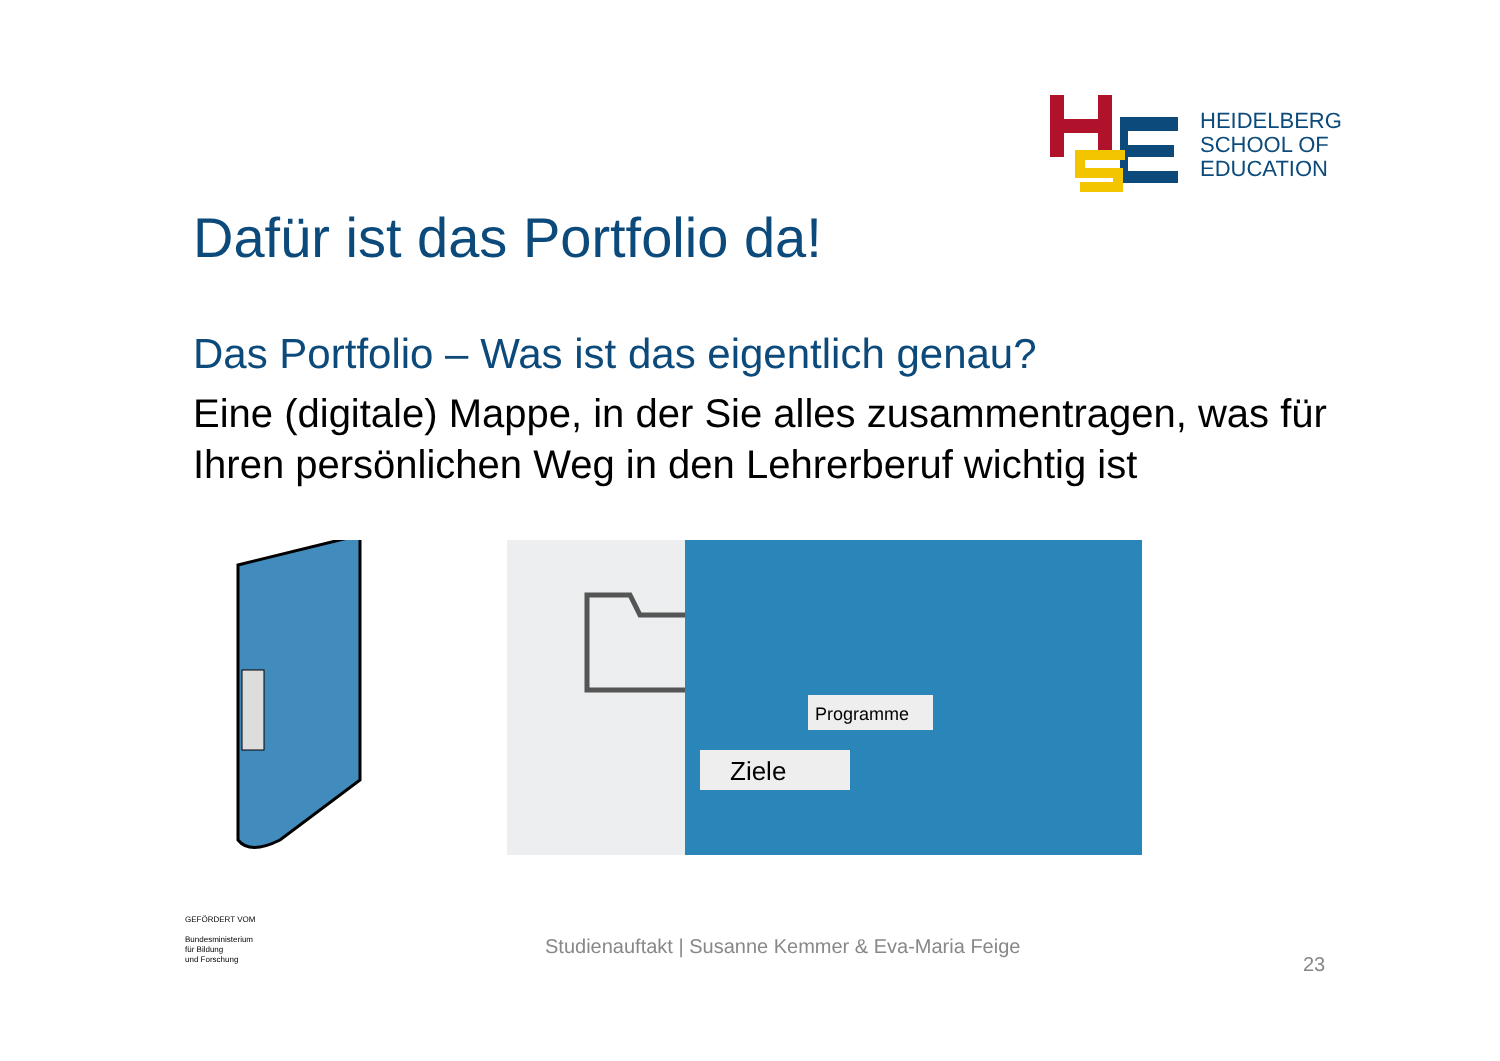HEIDELBERG
SCHOOL OF
EDUCATION
Dafür ist das Portfolio da!
Das Portfolio – Was ist das eigentlich genau?
Eine (digitale) Mappe, in der Sie alles zusammentragen, was für Ihren persönlichen Weg in den Lehrerberuf wichtig ist
Ziele
Programme
GEFÖRDERT VOM
Bundesministerium
für Bildung
und Forschung
Studienauftakt | Susanne Kemmer & Eva-Maria Feige
23